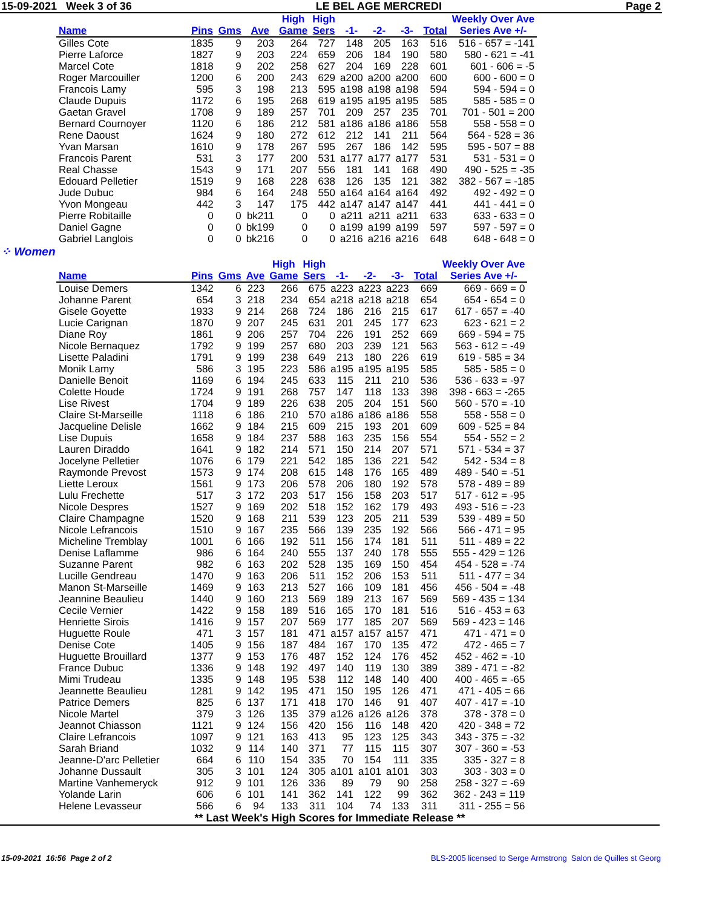15-09-2021 Week 3 of 36 LE BEL AGE MERCREDI Page 2
| | | | | High | High | | | | | Weekly Over Ave |
| --- | --- | --- | --- | --- | --- | --- | --- | --- | --- | --- |
| Name | Pins | Gms | Ave | Game | Sers | -1- | -2- | -3- | Total | Series Ave +/- |
| Gilles Cote | 1835 | 9 | 203 | 264 | 727 | 148 | 205 | 163 | 516 | 516 - 657 = -141 |
| Pierre Laforce | 1827 | 9 | 203 | 224 | 659 | 206 | 184 | 190 | 580 | 580 - 621 = -41 |
| Marcel Cote | 1818 | 9 | 202 | 258 | 627 | 204 | 169 | 228 | 601 | 601 - 606 = -5 |
| Roger Marcouiller | 1200 | 6 | 200 | 243 | 629 | a200 | a200 | a200 | 600 | 600 - 600 = 0 |
| Francois Lamy | 595 | 3 | 198 | 213 | 595 | a198 | a198 | a198 | 594 | 594 - 594 = 0 |
| Claude Dupuis | 1172 | 6 | 195 | 268 | 619 | a195 | a195 | a195 | 585 | 585 - 585 = 0 |
| Gaetan Gravel | 1708 | 9 | 189 | 257 | 701 | 209 | 257 | 235 | 701 | 701 - 501 = 200 |
| Bernard Cournoyer | 1120 | 6 | 186 | 212 | 581 | a186 | a186 | a186 | 558 | 558 - 558 = 0 |
| Rene Daoust | 1624 | 9 | 180 | 272 | 612 | 212 | 141 | 211 | 564 | 564 - 528 = 36 |
| Yvan Marsan | 1610 | 9 | 178 | 267 | 595 | 267 | 186 | 142 | 595 | 595 - 507 = 88 |
| Francois Parent | 531 | 3 | 177 | 200 | 531 | a177 | a177 | a177 | 531 | 531 - 531 = 0 |
| Real Chasse | 1543 | 9 | 171 | 207 | 556 | 181 | 141 | 168 | 490 | 490 - 525 = -35 |
| Edouard Pelletier | 1519 | 9 | 168 | 228 | 638 | 126 | 135 | 121 | 382 | 382 - 567 = -185 |
| Jude Dubuc | 984 | 6 | 164 | 248 | 550 | a164 | a164 | a164 | 492 | 492 - 492 = 0 |
| Yvon Mongeau | 442 | 3 | 147 | 175 | 442 | a147 | a147 | a147 | 441 | 441 - 441 = 0 |
| Pierre Robitaille | 0 | 0 | bk211 | 0 | 0 | a211 | a211 | a211 | 633 | 633 - 633 = 0 |
| Daniel Gagne | 0 | 0 | bk199 | 0 | 0 | a199 | a199 | a199 | 597 | 597 - 597 = 0 |
| Gabriel Langlois | 0 | 0 | bk216 | 0 | 0 | a216 | a216 | a216 | 648 | 648 - 648 = 0 |
⁘ Women
| | | | | High | High | | | | | Weekly Over Ave |
| --- | --- | --- | --- | --- | --- | --- | --- | --- | --- | --- |
| Name | Pins | Gms | Ave | Game | Sers | -1- | -2- | -3- | Total | Series Ave +/- |
| Louise Demers | 1342 | 6 | 223 | 266 | 675 | a223 | a223 | a223 | 669 | 669 - 669 = 0 |
| Johanne Parent | 654 | 3 | 218 | 234 | 654 | a218 | a218 | a218 | 654 | 654 - 654 = 0 |
| Gisele Goyette | 1933 | 9 | 214 | 268 | 724 | 186 | 216 | 215 | 617 | 617 - 657 = -40 |
| Lucie Carignan | 1870 | 9 | 207 | 245 | 631 | 201 | 245 | 177 | 623 | 623 - 621 = 2 |
| Diane Roy | 1861 | 9 | 206 | 257 | 704 | 226 | 191 | 252 | 669 | 669 - 594 = 75 |
| Nicole Bernaquez | 1792 | 9 | 199 | 257 | 680 | 203 | 239 | 121 | 563 | 563 - 612 = -49 |
| Lisette Paladini | 1791 | 9 | 199 | 238 | 649 | 213 | 180 | 226 | 619 | 619 - 585 = 34 |
| Monik Lamy | 586 | 3 | 195 | 223 | 586 | a195 | a195 | a195 | 585 | 585 - 585 = 0 |
| Danielle Benoit | 1169 | 6 | 194 | 245 | 633 | 115 | 211 | 210 | 536 | 536 - 633 = -97 |
| Colette Houde | 1724 | 9 | 191 | 268 | 757 | 147 | 118 | 133 | 398 | 398 - 663 = -265 |
| Lise Rivest | 1704 | 9 | 189 | 226 | 638 | 205 | 204 | 151 | 560 | 560 - 570 = -10 |
| Claire St-Marseille | 1118 | 6 | 186 | 210 | 570 | a186 | a186 | a186 | 558 | 558 - 558 = 0 |
| Jacqueline Delisle | 1662 | 9 | 184 | 215 | 609 | 215 | 193 | 201 | 609 | 609 - 525 = 84 |
| Lise Dupuis | 1658 | 9 | 184 | 237 | 588 | 163 | 235 | 156 | 554 | 554 - 552 = 2 |
| Lauren Diraddo | 1641 | 9 | 182 | 214 | 571 | 150 | 214 | 207 | 571 | 571 - 534 = 37 |
| Jocelyne Pelletier | 1076 | 6 | 179 | 221 | 542 | 185 | 136 | 221 | 542 | 542 - 534 = 8 |
| Raymonde Prevost | 1573 | 9 | 174 | 208 | 615 | 148 | 176 | 165 | 489 | 489 - 540 = -51 |
| Liette Leroux | 1561 | 9 | 173 | 206 | 578 | 206 | 180 | 192 | 578 | 578 - 489 = 89 |
| Lulu Frechette | 517 | 3 | 172 | 203 | 517 | 156 | 158 | 203 | 517 | 517 - 612 = -95 |
| Nicole Despres | 1527 | 9 | 169 | 202 | 518 | 152 | 162 | 179 | 493 | 493 - 516 = -23 |
| Claire Champagne | 1520 | 9 | 168 | 211 | 539 | 123 | 205 | 211 | 539 | 539 - 489 = 50 |
| Nicole Lefrancois | 1510 | 9 | 167 | 235 | 566 | 139 | 235 | 192 | 566 | 566 - 471 = 95 |
| Micheline Tremblay | 1001 | 6 | 166 | 192 | 511 | 156 | 174 | 181 | 511 | 511 - 489 = 22 |
| Denise Laflamme | 986 | 6 | 164 | 240 | 555 | 137 | 240 | 178 | 555 | 555 - 429 = 126 |
| Suzanne Parent | 982 | 6 | 163 | 202 | 528 | 135 | 169 | 150 | 454 | 454 - 528 = -74 |
| Lucille Gendreau | 1470 | 9 | 163 | 206 | 511 | 152 | 206 | 153 | 511 | 511 - 477 = 34 |
| Manon St-Marseille | 1469 | 9 | 163 | 213 | 527 | 166 | 109 | 181 | 456 | 456 - 504 = -48 |
| Jeannine Beaulieu | 1440 | 9 | 160 | 213 | 569 | 189 | 213 | 167 | 569 | 569 - 435 = 134 |
| Cecile Vernier | 1422 | 9 | 158 | 189 | 516 | 165 | 170 | 181 | 516 | 516 - 453 = 63 |
| Henriette Sirois | 1416 | 9 | 157 | 207 | 569 | 177 | 185 | 207 | 569 | 569 - 423 = 146 |
| Huguette Roule | 471 | 3 | 157 | 181 | 471 | a157 | a157 | a157 | 471 | 471 - 471 = 0 |
| Denise Cote | 1405 | 9 | 156 | 187 | 484 | 167 | 170 | 135 | 472 | 472 - 465 = 7 |
| Huguette Brouillard | 1377 | 9 | 153 | 176 | 487 | 152 | 124 | 176 | 452 | 452 - 462 = -10 |
| France Dubuc | 1336 | 9 | 148 | 192 | 497 | 140 | 119 | 130 | 389 | 389 - 471 = -82 |
| Mimi Trudeau | 1335 | 9 | 148 | 195 | 538 | 112 | 148 | 140 | 400 | 400 - 465 = -65 |
| Jeannette Beaulieu | 1281 | 9 | 142 | 195 | 471 | 150 | 195 | 126 | 471 | 471 - 405 = 66 |
| Patrice Demers | 825 | 6 | 137 | 171 | 418 | 170 | 146 | 91 | 407 | 407 - 417 = -10 |
| Nicole Martel | 379 | 3 | 126 | 135 | 379 | a126 | a126 | a126 | 378 | 378 - 378 = 0 |
| Jeannot Chiasson | 1121 | 9 | 124 | 156 | 420 | 156 | 116 | 148 | 420 | 420 - 348 = 72 |
| Claire Lefrancois | 1097 | 9 | 121 | 163 | 413 | 95 | 123 | 125 | 343 | 343 - 375 = -32 |
| Sarah Briand | 1032 | 9 | 114 | 140 | 371 | 77 | 115 | 115 | 307 | 307 - 360 = -53 |
| Jeanne-D'arc Pelletier | 664 | 6 | 110 | 154 | 335 | 70 | 154 | 111 | 335 | 335 - 327 = 8 |
| Johanne Dussault | 305 | 3 | 101 | 124 | 305 | a101 | a101 | a101 | 303 | 303 - 303 = 0 |
| Martine Vanhemeryck | 912 | 9 | 101 | 126 | 336 | 89 | 79 | 90 | 258 | 258 - 327 = -69 |
| Yolande Larin | 606 | 6 | 101 | 141 | 362 | 141 | 122 | 99 | 362 | 362 - 243 = 119 |
| Helene Levasseur | 566 | 6 | 94 | 133 | 311 | 104 | 74 | 133 | 311 | 311 - 255 = 56 |
** Last Week's High Scores for Immediate Release **
15-09-2021 16:56 Page 2 of 2 BLS-2005 licensed to Serge Armstrong Salon de Quilles st Georg